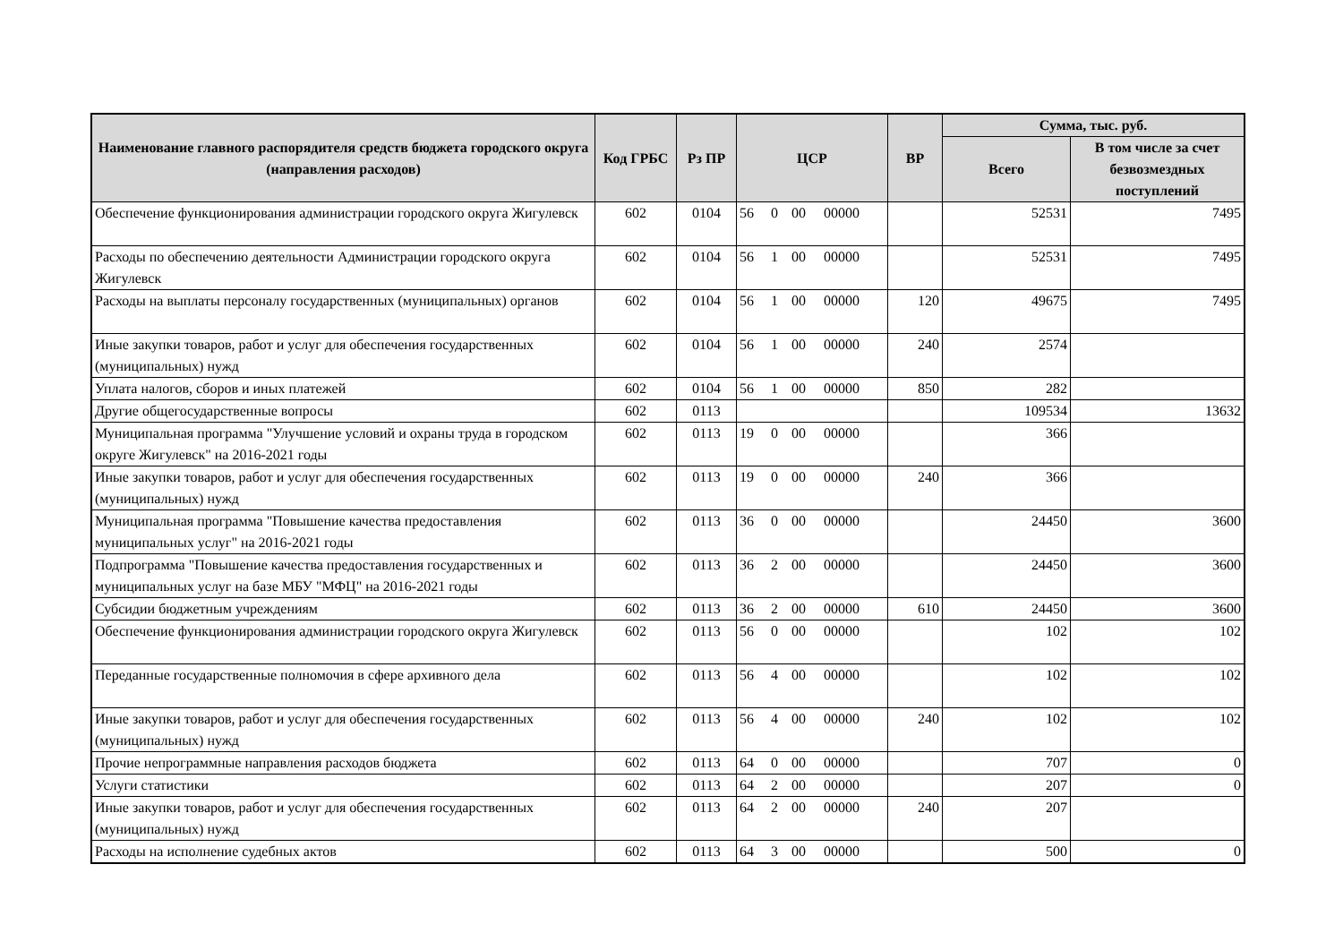| Наименование главного распорядителя средств бюджета городского округа (направления расходов) | Код ГРБС | Рз ПР | ЦСР | ВР | Сумма, тыс. руб. | |
| --- | --- | --- | --- | --- | --- | --- |
| | | | | | Всего | В том числе за счет безвозмездных поступлений |
| Обеспечение функционирования администрации городского округа Жигулевск | 602 | 0104 | 56 0 00 00000 | | 52531 | 7495 |
| Расходы по обеспечению деятельности Администрации городского округа Жигулевск | 602 | 0104 | 56 1 00 00000 | | 52531 | 7495 |
| Расходы на выплаты персоналу государственных (муниципальных) органов | 602 | 0104 | 56 1 00 00000 | 120 | 49675 | 7495 |
| Иные закупки товаров, работ и услуг для обеспечения государственных (муниципальных) нужд | 602 | 0104 | 56 1 00 00000 | 240 | 2574 | |
| Уплата налогов, сборов и иных платежей | 602 | 0104 | 56 1 00 00000 | 850 | 282 | |
| Другие общегосударственные вопросы | 602 | 0113 | | | 109534 | 13632 |
| Муниципальная программа "Улучшение условий и охраны труда в городском округе Жигулевск" на 2016-2021 годы | 602 | 0113 | 19 0 00 00000 | | 366 | |
| Иные закупки товаров, работ и услуг для обеспечения государственных (муниципальных) нужд | 602 | 0113 | 19 0 00 00000 | 240 | 366 | |
| Муниципальная программа "Повышение качества предоставления муниципальных услуг" на 2016-2021 годы | 602 | 0113 | 36 0 00 00000 | | 24450 | 3600 |
| Подпрограмма "Повышение качества предоставления государственных и муниципальных услуг на базе МБУ "МФЦ" на 2016-2021 годы | 602 | 0113 | 36 2 00 00000 | | 24450 | 3600 |
| Субсидии бюджетным учреждениям | 602 | 0113 | 36 2 00 00000 | 610 | 24450 | 3600 |
| Обеспечение функционирования администрации городского округа Жигулевск | 602 | 0113 | 56 0 00 00000 | | 102 | 102 |
| Переданные государственные полномочия в сфере архивного дела | 602 | 0113 | 56 4 00 00000 | | 102 | 102 |
| Иные закупки товаров, работ и услуг для обеспечения государственных (муниципальных) нужд | 602 | 0113 | 56 4 00 00000 | 240 | 102 | 102 |
| Прочие непрограммные направления расходов бюджета | 602 | 0113 | 64 0 00 00000 | | 707 | 0 |
| Услуги статистики | 602 | 0113 | 64 2 00 00000 | | 207 | 0 |
| Иные закупки товаров, работ и услуг для обеспечения государственных (муниципальных) нужд | 602 | 0113 | 64 2 00 00000 | 240 | 207 | |
| Расходы на исполнение судебных актов | 602 | 0113 | 64 3 00 00000 | | 500 | 0 |